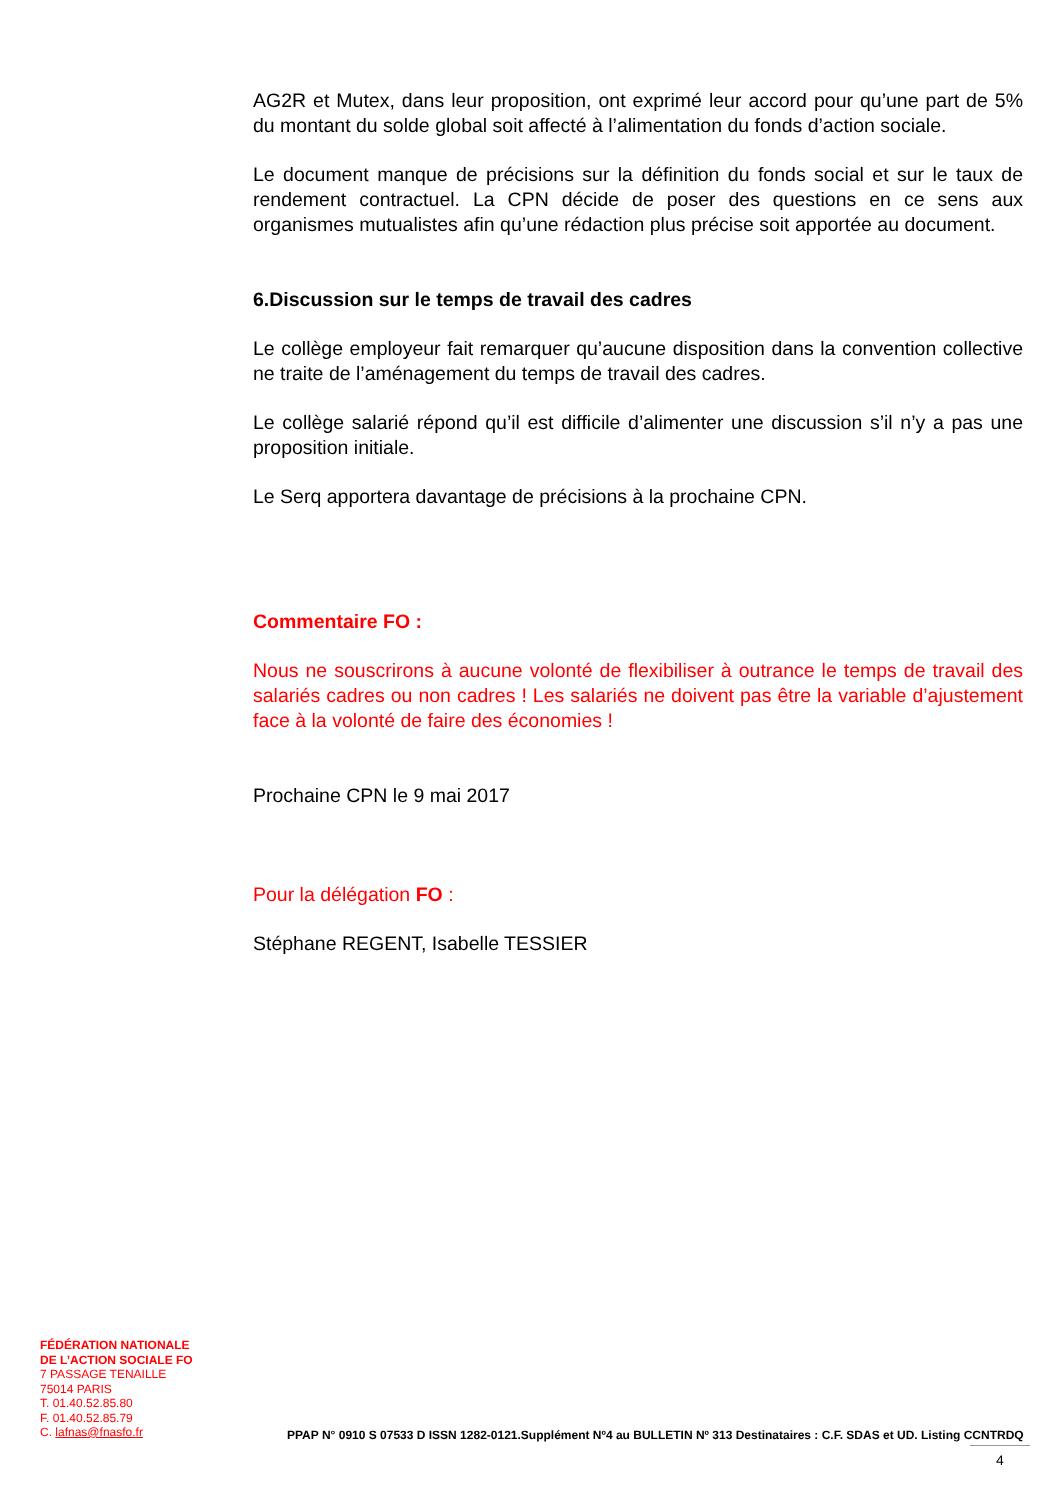AG2R et Mutex, dans leur proposition, ont exprimé leur accord pour qu’une part de 5% du montant du solde global soit affecté à l’alimentation du fonds d’action sociale.
Le document manque de précisions sur la définition du fonds social et sur le taux de rendement contractuel. La CPN décide de poser des questions en ce sens aux organismes mutualistes afin qu’une rédaction plus précise soit apportée au document.
6.Discussion sur le temps de travail des cadres
Le collège employeur fait remarquer qu’aucune disposition dans la convention collective ne traite de l’aménagement du temps de travail des cadres.
Le collège salarié répond qu’il est difficile d’alimenter une discussion s’il n’y a pas une proposition initiale.
Le Serq apportera davantage de précisions à la prochaine CPN.
Commentaire FO :
Nous ne souscrirons à aucune volonté de flexibiliser à outrance le temps de travail des salariés cadres ou non cadres ! Les salariés ne doivent pas être la variable d’ajustement face à la volonté de faire des économies !
Prochaine CPN le 9 mai 2017
Pour la délégation FO :
Stéphane REGENT, Isabelle TESSIER
FÉDÉRATION NATIONALE
DE L’ACTION SOCIALE FO
7 PASSAGE TENAILLE
75014 PARIS
T. 01.40.52.85.80
F. 01.40.52.85.79
C. lafnas@fnasfo.fr
PPAP N° 0910 S 07533 D ISSN 1282-0121.Supplément Nº4 au BULLETIN Nº 313 Destinataires : C.F. SDAS et UD. Listing CCNTRDQ
4